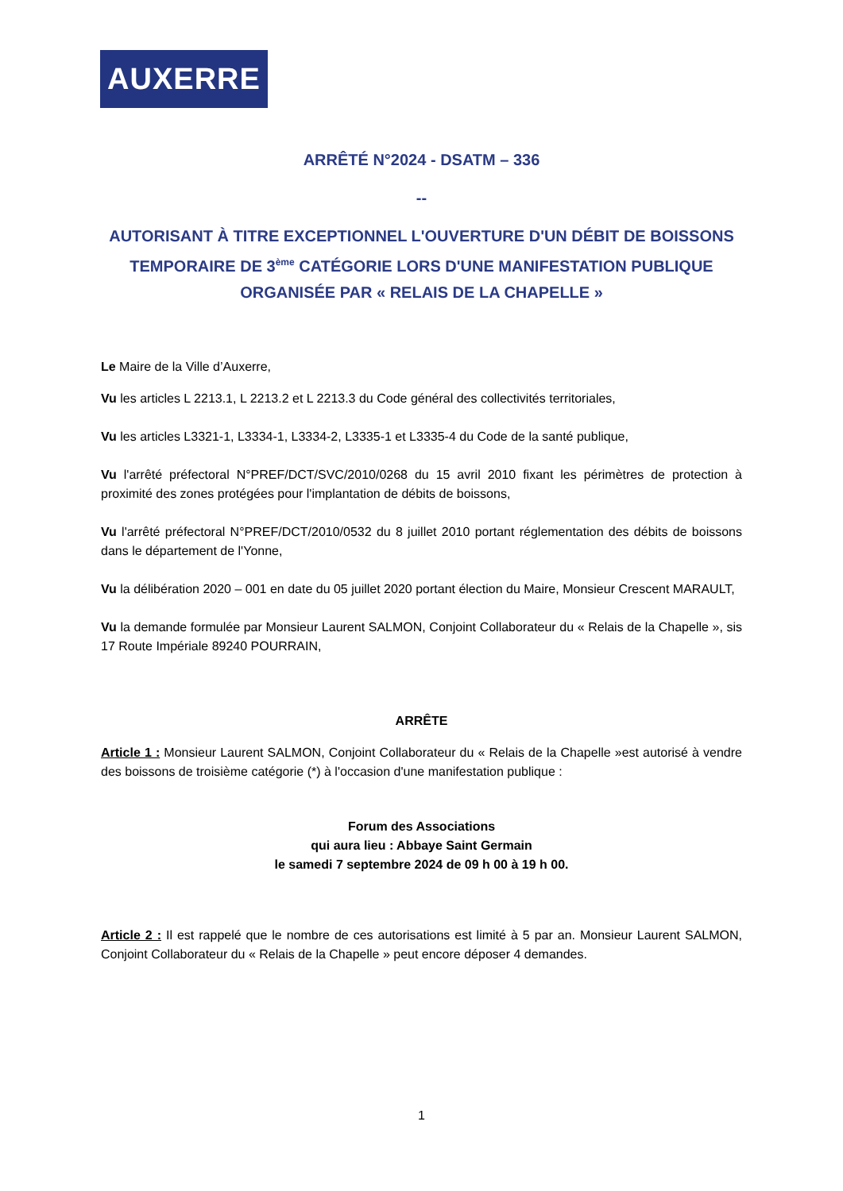AUXERRE
ARRÊTÉ N°2024 - DSATM – 336
--
AUTORISANT À TITRE EXCEPTIONNEL L'OUVERTURE D'UN DÉBIT DE BOISSONS TEMPORAIRE DE 3<sup>ème</sup> CATÉGORIE LORS D'UNE MANIFESTATION PUBLIQUE ORGANISÉE PAR « RELAIS DE LA CHAPELLE »
Le Maire de la Ville d’Auxerre,
Vu les articles L 2213.1, L 2213.2 et L 2213.3 du Code général des collectivités territoriales,
Vu les articles L3321-1, L3334-1, L3334-2, L3335-1 et L3335-4 du Code de la santé publique,
Vu l'arrêté préfectoral N°PREF/DCT/SVC/2010/0268 du 15 avril 2010 fixant les périmètres de protection à proximité des zones protégées pour l'implantation de débits de boissons,
Vu l'arrêté préfectoral N°PREF/DCT/2010/0532 du 8 juillet 2010 portant réglementation des débits de boissons dans le département de l'Yonne,
Vu la délibération 2020 – 001 en date du 05 juillet 2020 portant élection du Maire, Monsieur Crescent MARAULT,
Vu la demande formulée par Monsieur Laurent SALMON, Conjoint Collaborateur du « Relais de la Chapelle », sis 17 Route Impériale 89240 POURRAIN,
ARRÊTE
Article 1 : Monsieur Laurent SALMON, Conjoint Collaborateur du « Relais de la Chapelle »est autorisé à vendre des boissons de troisième catégorie (*) à l'occasion d'une manifestation publique :
Forum des Associations
qui aura lieu : Abbaye Saint Germain
le samedi 7 septembre 2024 de 09 h 00 à 19 h 00.
Article 2 : Il est rappelé que le nombre de ces autorisations est limité à 5 par an. Monsieur Laurent SALMON, Conjoint Collaborateur du « Relais de la Chapelle » peut encore déposer 4 demandes.
1